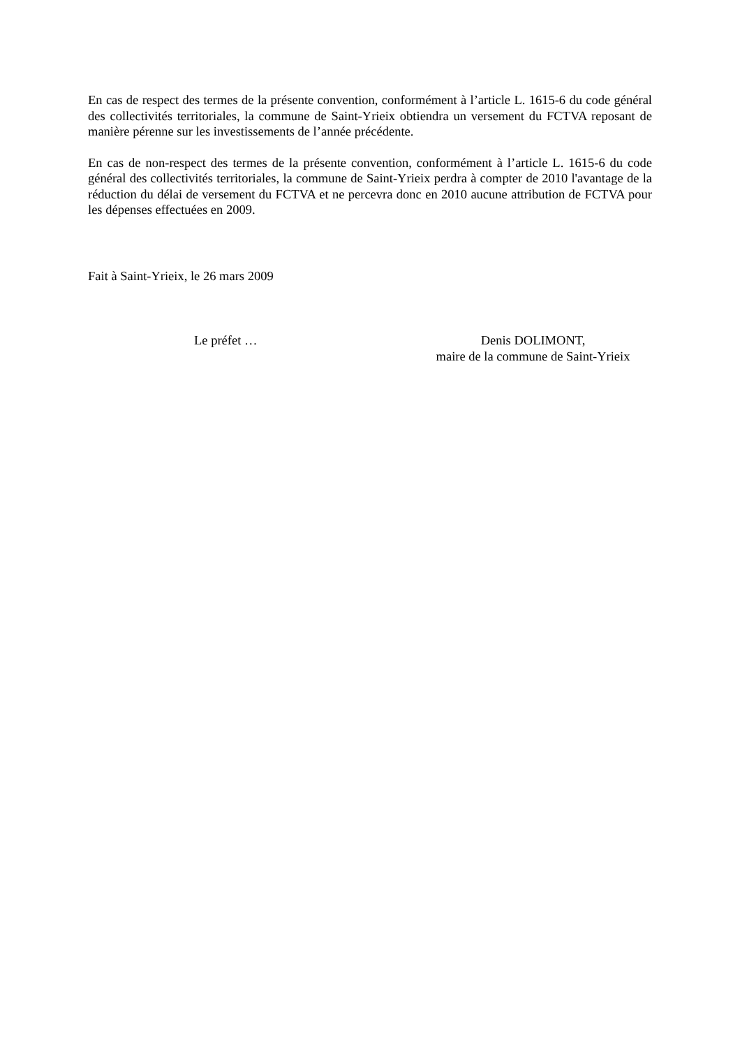En cas de respect des termes de la présente convention, conformément à l’article L. 1615-6 du code général des collectivités territoriales, la commune de Saint-Yrieix obtiendra un versement du FCTVA reposant de manière pérenne sur les investissements de l’année précédente.
En cas de non-respect des termes de la présente convention, conformément à l’article L. 1615-6 du code général des collectivités territoriales, la commune de Saint-Yrieix perdra à compter de 2010 l'avantage de la réduction du délai de versement du FCTVA et ne percevra donc en 2010 aucune attribution de FCTVA pour les dépenses effectuées en 2009.
Fait à Saint-Yrieix, le 26 mars 2009
Le préfet … Denis DOLIMONT,
maire de la commune de Saint-Yrieix